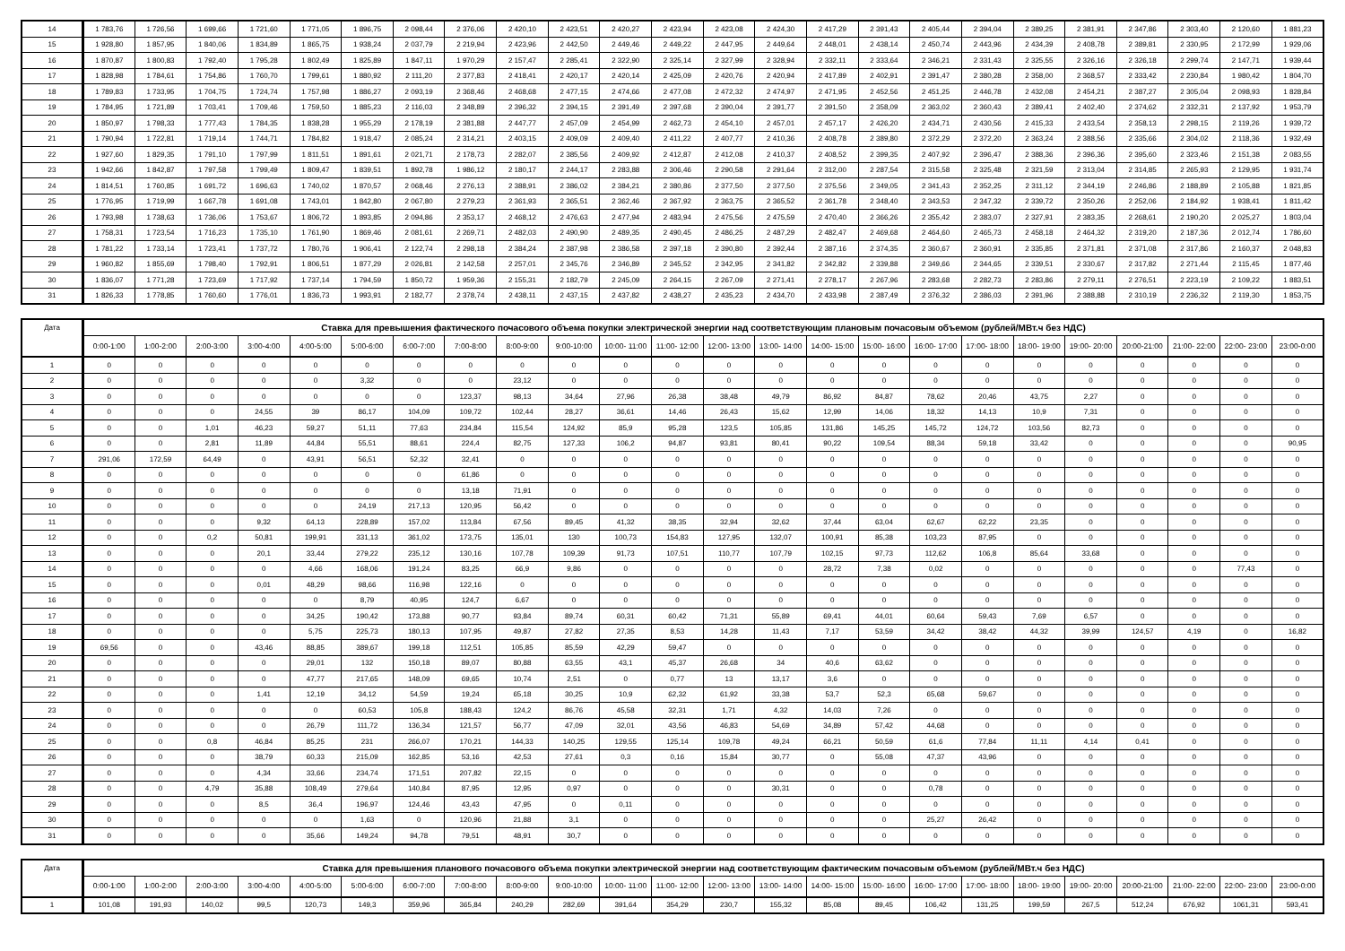| 14 | 1 783,76 | 1 726,56 | 1 699,66 | 1 721,60 | 1 771,05 | 1 896,75 | 2 098,44 | 2 376,06 | 2 420,10 | 2 423,51 | 2 420,27 | 2 423,94 | 2 423,08 | 2 424,30 | 2 417,29 | 2 391,43 | 2 405,44 | 2 394,04 | 2 389,25 | 2 381,91 | 2 347,86 | 2 303,40 | 2 120,60 | 1 881,23 |
| 15 | 1 928,80 | 1 857,95 | 1 840,06 | 1 834,89 | 1 865,75 | 1 938,24 | 2 037,79 | 2 219,94 | 2 423,96 | 2 442,50 | 2 449,46 | 2 449,22 | 2 447,95 | 2 449,64 | 2 448,01 | 2 438,14 | 2 450,74 | 2 443,96 | 2 434,39 | 2 408,78 | 2 389,81 | 2 330,95 | 2 172,99 | 1 929,06 |
| 16 | 1 870,87 | 1 800,83 | 1 792,40 | 1 795,28 | 1 802,49 | 1 825,89 | 1 847,11 | 1 970,29 | 2 157,47 | 2 285,41 | 2 322,90 | 2 325,14 | 2 327,99 | 2 328,94 | 2 332,11 | 2 333,64 | 2 346,21 | 2 331,43 | 2 325,55 | 2 326,16 | 2 326,18 | 2 299,74 | 2 147,71 | 1 939,44 |
| 17 | 1 828,98 | 1 784,61 | 1 754,86 | 1 760,70 | 1 799,61 | 1 880,92 | 2 111,20 | 2 377,83 | 2 418,41 | 2 420,17 | 2 420,14 | 2 425,09 | 2 420,76 | 2 420,94 | 2 417,89 | 2 402,91 | 2 391,47 | 2 380,28 | 2 358,00 | 2 368,57 | 2 333,42 | 2 230,84 | 1 980,42 | 1 804,70 |
| 18 | 1 789,83 | 1 733,95 | 1 704,75 | 1 724,74 | 1 757,98 | 1 886,27 | 2 093,19 | 2 368,46 | 2 468,68 | 2 477,15 | 2 474,66 | 2 477,08 | 2 472,32 | 2 474,97 | 2 471,95 | 2 452,56 | 2 451,25 | 2 446,78 | 2 432,08 | 2 454,21 | 2 387,27 | 2 305,04 | 2 098,93 | 1 828,84 |
| 19 | 1 784,95 | 1 721,89 | 1 703,41 | 1 709,46 | 1 759,50 | 1 885,23 | 2 116,03 | 2 348,89 | 2 396,32 | 2 394,15 | 2 391,49 | 2 397,68 | 2 390,04 | 2 391,77 | 2 391,50 | 2 358,09 | 2 363,02 | 2 360,43 | 2 389,41 | 2 402,40 | 2 374,62 | 2 332,31 | 2 137,92 | 1 953,79 |
| 20 | 1 850,97 | 1 798,33 | 1 777,43 | 1 784,35 | 1 838,28 | 1 955,29 | 2 178,19 | 2 381,88 | 2 447,77 | 2 457,09 | 2 454,99 | 2 462,73 | 2 454,10 | 2 457,01 | 2 457,17 | 2 426,20 | 2 434,71 | 2 430,56 | 2 415,33 | 2 433,54 | 2 358,13 | 2 298,15 | 2 119,26 | 1 939,72 |
| 21 | 1 790,94 | 1 722,81 | 1 719,14 | 1 744,71 | 1 784,82 | 1 918,47 | 2 085,24 | 2 314,21 | 2 403,15 | 2 409,09 | 2 409,40 | 2 411,22 | 2 407,77 | 2 410,36 | 2 408,78 | 2 389,80 | 2 372,29 | 2 372,20 | 2 363,24 | 2 388,56 | 2 335,66 | 2 304,02 | 2 118,36 | 1 932,49 |
| 22 | 1 927,60 | 1 829,35 | 1 791,10 | 1 797,99 | 1 811,51 | 1 891,61 | 2 021,71 | 2 178,73 | 2 282,07 | 2 385,56 | 2 409,92 | 2 412,87 | 2 412,08 | 2 410,37 | 2 408,52 | 2 399,35 | 2 407,92 | 2 396,47 | 2 388,36 | 2 396,36 | 2 395,60 | 2 323,46 | 2 151,38 | 2 083,55 |
| 23 | 1 942,66 | 1 842,87 | 1 797,58 | 1 799,49 | 1 809,47 | 1 839,51 | 1 892,78 | 1 986,12 | 2 180,17 | 2 244,17 | 2 283,88 | 2 306,46 | 2 290,58 | 2 291,64 | 2 312,00 | 2 287,54 | 2 315,58 | 2 325,48 | 2 321,59 | 2 313,04 | 2 314,85 | 2 265,93 | 2 129,95 | 1 931,74 |
| 24 | 1 814,51 | 1 760,85 | 1 691,72 | 1 696,63 | 1 740,02 | 1 870,57 | 2 068,46 | 2 276,13 | 2 388,91 | 2 386,02 | 2 384,21 | 2 380,86 | 2 377,50 | 2 377,50 | 2 375,56 | 2 349,05 | 2 341,43 | 2 352,25 | 2 311,12 | 2 344,19 | 2 246,86 | 2 188,89 | 2 105,88 | 1 821,85 |
| 25 | 1 776,95 | 1 719,99 | 1 667,78 | 1 691,08 | 1 743,01 | 1 842,80 | 2 067,80 | 2 279,23 | 2 361,93 | 2 365,51 | 2 362,46 | 2 367,92 | 2 363,75 | 2 365,52 | 2 361,78 | 2 348,40 | 2 343,53 | 2 347,32 | 2 339,72 | 2 350,26 | 2 252,06 | 2 184,92 | 1 938,41 | 1 811,42 |
| 26 | 1 793,98 | 1 738,63 | 1 736,06 | 1 753,67 | 1 806,72 | 1 893,85 | 2 094,86 | 2 353,17 | 2 468,12 | 2 476,63 | 2 477,94 | 2 483,94 | 2 475,56 | 2 475,59 | 2 470,40 | 2 366,26 | 2 355,42 | 2 383,07 | 2 327,91 | 2 383,35 | 2 268,61 | 2 190,20 | 2 025,27 | 1 803,04 |
| 27 | 1 758,31 | 1 723,54 | 1 716,23 | 1 735,10 | 1 761,90 | 1 869,46 | 2 081,61 | 2 269,71 | 2 482,03 | 2 490,90 | 2 489,35 | 2 490,45 | 2 486,25 | 2 487,29 | 2 482,47 | 2 469,68 | 2 464,60 | 2 465,73 | 2 458,18 | 2 464,32 | 2 319,20 | 2 187,36 | 2 012,74 | 1 786,60 |
| 28 | 1 781,22 | 1 733,14 | 1 723,41 | 1 737,72 | 1 780,76 | 1 906,41 | 2 122,74 | 2 298,18 | 2 384,24 | 2 387,98 | 2 386,58 | 2 397,18 | 2 390,80 | 2 392,44 | 2 387,16 | 2 374,35 | 2 360,67 | 2 360,91 | 2 335,85 | 2 371,81 | 2 371,08 | 2 317,86 | 2 160,37 | 2 048,83 |
| 29 | 1 960,82 | 1 855,69 | 1 798,40 | 1 792,91 | 1 806,51 | 1 877,29 | 2 026,81 | 2 142,58 | 2 257,01 | 2 345,76 | 2 346,89 | 2 345,52 | 2 342,95 | 2 341,82 | 2 342,82 | 2 339,88 | 2 349,66 | 2 344,65 | 2 339,51 | 2 330,67 | 2 317,82 | 2 271,44 | 2 115,45 | 1 877,46 |
| 30 | 1 836,07 | 1 771,28 | 1 723,69 | 1 717,92 | 1 737,14 | 1 794,59 | 1 850,72 | 1 959,36 | 2 155,31 | 2 182,79 | 2 245,09 | 2 264,15 | 2 267,09 | 2 271,41 | 2 278,17 | 2 267,96 | 2 283,68 | 2 282,73 | 2 283,86 | 2 279,11 | 2 276,51 | 2 223,19 | 2 109,22 | 1 883,51 |
| 31 | 1 826,33 | 1 778,85 | 1 760,60 | 1 776,01 | 1 836,73 | 1 993,91 | 2 182,77 | 2 378,74 | 2 438,11 | 2 437,15 | 2 437,82 | 2 438,27 | 2 435,23 | 2 434,70 | 2 433,98 | 2 387,49 | 2 376,32 | 2 386,03 | 2 391,96 | 2 388,88 | 2 310,19 | 2 236,32 | 2 119,30 | 1 853,75 |
| Дата | Ставка для превышения фактического почасового объема покупки электрической энергии над соответствующим плановым почасовым объемом (рублей/МВт.ч без НДС) | | | | | | | | | | | | | | | | | | | | | | | |
| --- | --- | --- | --- | --- | --- | --- | --- | --- | --- | --- | --- | --- | --- | --- | --- | --- | --- | --- | --- | --- | --- | --- | --- | --- |
| | 0:00-1:00 | 1:00-2:00 | 2:00-3:00 | 3:00-4:00 | 4:00-5:00 | 5:00-6:00 | 6:00-7:00 | 7:00-8:00 | 8:00-9:00 | 9:00-10:00 | 10:00- 11:00 | 11:00- 12:00 | 12:00- 13:00 | 13:00- 14:00 | 14:00- 15:00 | 15:00- 16:00 | 16:00- 17:00 | 17:00- 18:00 | 18:00- 19:00 | 19:00- 20:00 | 20:00-21:00 | 21:00- 22:00 | 22:00- 23:00 | 23:00-0:00 |
| 1 | 0 | 0 | 0 | 0 | 0 | 0 | 0 | 0 | 0 | 0 | 0 | 0 | 0 | 0 | 0 | 0 | 0 | 0 | 0 | 0 | 0 | 0 | 0 | 0 |
| 2 | 0 | 0 | 0 | 0 | 0 | 3,32 | 0 | 0 | 23,12 | 0 | 0 | 0 | 0 | 0 | 0 | 0 | 0 | 0 | 0 | 0 | 0 | 0 | 0 | 0 |
| 3 | 0 | 0 | 0 | 0 | 0 | 0 | 0 | 123,37 | 98,13 | 34,64 | 27,96 | 26,38 | 38,48 | 49,79 | 86,92 | 84,87 | 78,62 | 20,46 | 43,75 | 2,27 | 0 | 0 | 0 | 0 |
| 4 | 0 | 0 | 0 | 24,55 | 39 | 86,17 | 104,09 | 109,72 | 102,44 | 28,27 | 36,61 | 14,46 | 26,43 | 15,62 | 12,99 | 14,06 | 18,32 | 14,13 | 10,9 | 7,31 | 0 | 0 | 0 | 0 |
| 5 | 0 | 0 | 1,01 | 46,23 | 59,27 | 51,11 | 77,63 | 234,84 | 115,54 | 124,92 | 85,9 | 95,28 | 123,5 | 105,85 | 131,86 | 145,25 | 145,72 | 124,72 | 103,56 | 82,73 | 0 | 0 | 0 | 0 |
| 6 | 0 | 0 | 2,81 | 11,89 | 44,84 | 55,51 | 88,61 | 224,4 | 82,75 | 127,33 | 106,2 | 94,87 | 93,81 | 80,41 | 90,22 | 109,54 | 88,34 | 59,18 | 33,42 | 0 | 0 | 0 | 0 | 90,95 |
| 7 | 291,06 | 172,59 | 64,49 | 0 | 43,91 | 56,51 | 52,32 | 32,41 | 0 | 0 | 0 | 0 | 0 | 0 | 0 | 0 | 0 | 0 | 0 | 0 | 0 | 0 | 0 | 0 |
| 8 | 0 | 0 | 0 | 0 | 0 | 0 | 0 | 61,86 | 0 | 0 | 0 | 0 | 0 | 0 | 0 | 0 | 0 | 0 | 0 | 0 | 0 | 0 | 0 | 0 |
| 9 | 0 | 0 | 0 | 0 | 0 | 0 | 0 | 13,18 | 71,91 | 0 | 0 | 0 | 0 | 0 | 0 | 0 | 0 | 0 | 0 | 0 | 0 | 0 | 0 | 0 |
| 10 | 0 | 0 | 0 | 0 | 0 | 24,19 | 217,13 | 120,95 | 56,42 | 0 | 0 | 0 | 0 | 0 | 0 | 0 | 0 | 0 | 0 | 0 | 0 | 0 | 0 | 0 |
| 11 | 0 | 0 | 0 | 9,32 | 64,13 | 228,89 | 157,02 | 113,84 | 67,56 | 89,45 | 41,32 | 38,35 | 32,94 | 32,62 | 37,44 | 63,04 | 62,67 | 62,22 | 23,35 | 0 | 0 | 0 | 0 | 0 |
| 12 | 0 | 0 | 0,2 | 50,81 | 199,91 | 331,13 | 361,02 | 173,75 | 135,01 | 130 | 100,73 | 154,83 | 127,95 | 132,07 | 100,91 | 85,38 | 103,23 | 87,95 | 0 | 0 | 0 | 0 | 0 | 0 |
| 13 | 0 | 0 | 0 | 20,1 | 33,44 | 279,22 | 235,12 | 130,16 | 107,78 | 109,39 | 91,73 | 107,51 | 110,77 | 107,79 | 102,15 | 97,73 | 112,62 | 106,8 | 85,64 | 33,68 | 0 | 0 | 0 | 0 |
| 14 | 0 | 0 | 0 | 0 | 4,66 | 168,06 | 191,24 | 83,25 | 66,9 | 9,86 | 0 | 0 | 0 | 0 | 28,72 | 7,38 | 0,02 | 0 | 0 | 0 | 0 | 0 | 77,43 | 0 |
| 15 | 0 | 0 | 0 | 0,01 | 48,29 | 98,66 | 116,98 | 122,16 | 0 | 0 | 0 | 0 | 0 | 0 | 0 | 0 | 0 | 0 | 0 | 0 | 0 | 0 | 0 | 0 |
| 16 | 0 | 0 | 0 | 0 | 0 | 8,79 | 40,95 | 124,7 | 6,67 | 0 | 0 | 0 | 0 | 0 | 0 | 0 | 0 | 0 | 0 | 0 | 0 | 0 | 0 | 0 |
| 17 | 0 | 0 | 0 | 0 | 34,25 | 190,42 | 173,88 | 90,77 | 93,84 | 89,74 | 60,31 | 60,42 | 71,31 | 55,89 | 69,41 | 44,01 | 60,64 | 59,43 | 7,69 | 6,57 | 0 | 0 | 0 | 0 |
| 18 | 0 | 0 | 0 | 0 | 5,75 | 225,73 | 180,13 | 107,95 | 49,87 | 27,82 | 27,35 | 8,53 | 14,28 | 11,43 | 7,17 | 53,59 | 34,42 | 38,42 | 44,32 | 39,99 | 124,57 | 4,19 | 0 | 16,82 |
| 19 | 69,56 | 0 | 0 | 43,46 | 88,85 | 389,67 | 199,18 | 112,51 | 105,85 | 85,59 | 42,29 | 59,47 | 0 | 0 | 0 | 0 | 0 | 0 | 0 | 0 | 0 | 0 | 0 | 0 |
| 20 | 0 | 0 | 0 | 0 | 29,01 | 132 | 150,18 | 89,07 | 80,88 | 63,55 | 43,1 | 45,37 | 26,68 | 34 | 40,6 | 63,62 | 0 | 0 | 0 | 0 | 0 | 0 | 0 | 0 |
| 21 | 0 | 0 | 0 | 0 | 47,77 | 217,65 | 148,09 | 69,65 | 10,74 | 2,51 | 0 | 0,77 | 13 | 13,17 | 3,6 | 0 | 0 | 0 | 0 | 0 | 0 | 0 | 0 | 0 |
| 22 | 0 | 0 | 0 | 1,41 | 12,19 | 34,12 | 54,59 | 19,24 | 65,18 | 30,25 | 10,9 | 62,32 | 61,92 | 33,38 | 53,7 | 52,3 | 65,68 | 59,67 | 0 | 0 | 0 | 0 | 0 | 0 |
| 23 | 0 | 0 | 0 | 0 | 0 | 60,53 | 105,8 | 188,43 | 124,2 | 86,76 | 45,58 | 32,31 | 1,71 | 4,32 | 14,03 | 7,26 | 0 | 0 | 0 | 0 | 0 | 0 | 0 | 0 |
| 24 | 0 | 0 | 0 | 0 | 26,79 | 111,72 | 136,34 | 121,57 | 56,77 | 47,09 | 32,01 | 43,56 | 46,83 | 54,69 | 34,89 | 57,42 | 44,68 | 0 | 0 | 0 | 0 | 0 | 0 | 0 |
| 25 | 0 | 0 | 0,8 | 46,84 | 85,25 | 231 | 266,07 | 170,21 | 144,33 | 140,25 | 129,55 | 125,14 | 109,78 | 49,24 | 66,21 | 50,59 | 61,6 | 77,84 | 11,11 | 4,14 | 0,41 | 0 | 0 | 0 |
| 26 | 0 | 0 | 0 | 38,79 | 60,33 | 215,09 | 162,85 | 53,16 | 42,53 | 27,61 | 0,3 | 0,16 | 15,84 | 30,77 | 0 | 55,08 | 47,37 | 43,96 | 0 | 0 | 0 | 0 | 0 | 0 |
| 27 | 0 | 0 | 0 | 4,34 | 33,66 | 234,74 | 171,51 | 207,82 | 22,15 | 0 | 0 | 0 | 0 | 0 | 0 | 0 | 0 | 0 | 0 | 0 | 0 | 0 | 0 | 0 |
| 28 | 0 | 0 | 4,79 | 35,88 | 108,49 | 279,64 | 140,84 | 87,95 | 12,95 | 0,97 | 0 | 0 | 0 | 30,31 | 0 | 0 | 0,78 | 0 | 0 | 0 | 0 | 0 | 0 | 0 |
| 29 | 0 | 0 | 0 | 8,5 | 36,4 | 196,97 | 124,46 | 43,43 | 47,95 | 0 | 0,11 | 0 | 0 | 0 | 0 | 0 | 0 | 0 | 0 | 0 | 0 | 0 | 0 | 0 |
| 30 | 0 | 0 | 0 | 0 | 0 | 1,63 | 0 | 120,96 | 21,88 | 3,1 | 0 | 0 | 0 | 0 | 0 | 0 | 25,27 | 26,42 | 0 | 0 | 0 | 0 | 0 | 0 |
| 31 | 0 | 0 | 0 | 0 | 35,66 | 149,24 | 94,78 | 79,51 | 48,91 | 30,7 | 0 | 0 | 0 | 0 | 0 | 0 | 0 | 0 | 0 | 0 | 0 | 0 | 0 | 0 |
| Дата | Ставка для превышения планового почасового объема покупки электрической энергии над соответствующим фактическим почасовым объемом (рублей/МВт.ч без НДС) | | | | | | | | | | | | | | | | | | | | | | | |
| --- | --- | --- | --- | --- | --- | --- | --- | --- | --- | --- | --- | --- | --- | --- | --- | --- | --- | --- | --- | --- | --- | --- | --- | --- |
| | 0:00-1:00 | 1:00-2:00 | 2:00-3:00 | 3:00-4:00 | 4:00-5:00 | 5:00-6:00 | 6:00-7:00 | 7:00-8:00 | 8:00-9:00 | 9:00-10:00 | 10:00- 11:00 | 11:00- 12:00 | 12:00- 13:00 | 13:00- 14:00 | 14:00- 15:00 | 15:00- 16:00 | 16:00- 17:00 | 17:00- 18:00 | 18:00- 19:00 | 19:00- 20:00 | 20:00-21:00 | 21:00- 22:00 | 22:00- 23:00 | 23:00-0:00 |
| 1 | 101,08 | 191,93 | 140,02 | 99,5 | 120,73 | 149,3 | 359,96 | 365,84 | 240,29 | 282,69 | 391,64 | 354,29 | 230,7 | 155,32 | 85,08 | 89,45 | 106,42 | 131,25 | 199,59 | 267,5 | 512,24 | 676,92 | 1061,31 | 593,41 |